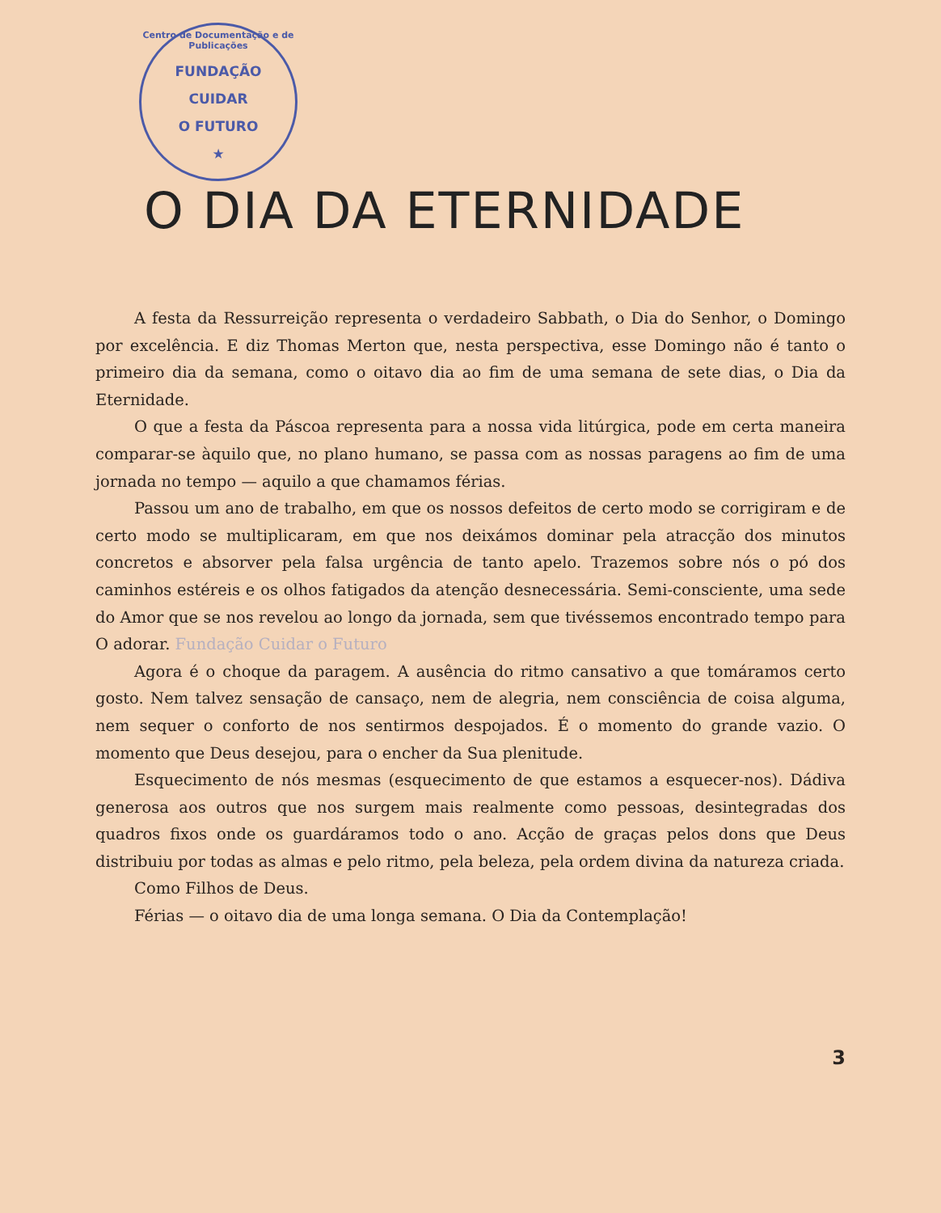Centro de Documentação e de Publicações
FUNDAÇÃO
CUIDAR
O FUTURO
★
O DIA DA ETERNIDADE
A festa da Ressurreição representa o verdadeiro Sabbath, o Dia do Senhor, o Domingo por excelência. E diz Thomas Merton que, nesta perspectiva, esse Domingo não é tanto o primeiro dia da semana, como o oitavo dia ao fim de uma semana de sete dias, o Dia da Eternidade.
O que a festa da Páscoa representa para a nossa vida litúrgica, pode em certa maneira comparar-se àquilo que, no plano humano, se passa com as nossas paragens ao fim de uma jornada no tempo — aquilo a que chamamos férias.
Passou um ano de trabalho, em que os nossos defeitos de certo modo se corrigiram e de certo modo se multiplicaram, em que nos deixámos dominar pela atracção dos minutos concretos e absorver pela falsa urgência de tanto apelo. Trazemos sobre nós o pó dos caminhos estéreis e os olhos fatigados da atenção desnecessária. Semi-consciente, uma sede do Amor que se nos revelou ao longo da jornada, sem que tivéssemos encontrado tempo para O adorar. Fundação Cuidar o Futuro
Agora é o choque da paragem. A ausência do ritmo cansativo a que tomáramos certo gosto. Nem talvez sensação de cansaço, nem de alegria, nem consciência de coisa alguma, nem sequer o conforto de nos sentirmos despojados. É o momento do grande vazio. O momento que Deus desejou, para o encher da Sua plenitude.
Esquecimento de nós mesmas (esquecimento de que estamos a esquecer-nos). Dádiva generosa aos outros que nos surgem mais realmente como pessoas, desintegradas dos quadros fixos onde os guardáramos todo o ano. Acção de graças pelos dons que Deus distribuiu por todas as almas e pelo ritmo, pela beleza, pela ordem divina da natureza criada.
Como Filhos de Deus.
Férias — o oitavo dia de uma longa semana. O Dia da Contemplação!
3